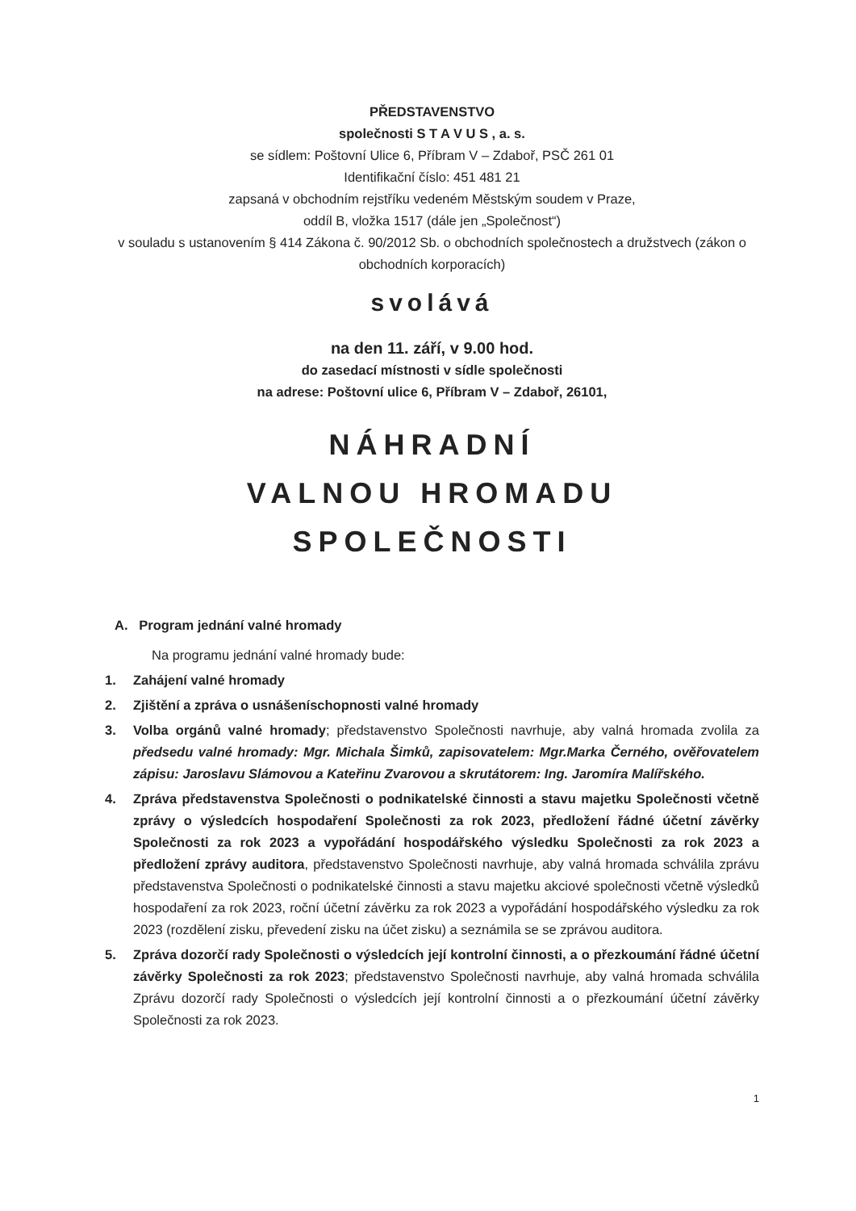PŘEDSTAVENSTVO
společnosti S T A V U S , a. s.
se sídlem: Poštovní Ulice 6, Příbram V – Zdaboř, PSČ 261 01
Identifikační číslo: 451 481 21
zapsaná v obchodním rejstříku vedeném Městským soudem v Praze,
oddíl B, vložka 1517 (dále jen „Společnost“)
v souladu s ustanovením § 414 Zákona č. 90/2012 Sb. o obchodních společnostech a družstvech (zákon o obchodních korporacích)
svolává
na den 11. září, v 9.00 hod.
do zasedací místnosti v sídle společnosti
na adrese: Poštovní ulice 6, Příbram V – Zdaboř, 26101,
NÁHRADNÍ
VALNOU HROMADU
SPOLEČNOSTI
A. Program jednání valné hromady
Na programu jednání valné hromady bude:
1. Zahájení valné hromady
2. Zjištění a zpráva o usnášeníschopnosti valné hromady
3. Volba orgánů valné hromady; představenstvo Společnosti navrhuje, aby valná hromada zvolila za předsedu valné hromady: Mgr. Michala Šimků, zapisovatelem: Mgr.Marka Černého, ověřovatelem zápisu: Jaroslavu Slámovou a Kateřinu Zvarovou a skrutátorem: Ing. Jaromíra Malířského.
4. Zpráva představenstva Společnosti o podnikatelské činnosti a stavu majetku Společnosti včetně zprávy o výsledcích hospodaření Společnosti za rok 2023, předložení řádné účetní závěrky Společnosti za rok 2023 a vypořádání hospodářského výsledku Společnosti za rok 2023 a předložení zprávy auditora, představenstvo Společnosti navrhuje, aby valná hromada schválila zprávu představenstva Společnosti o podnikatelské činnosti a stavu majetku akciové společnosti včetně výsledků hospodaření za rok 2023, roční účetní závěrku za rok 2023 a vypořádání hospodářského výsledku za rok 2023 (rozdělení zisku, převedení zisku na účet zisku) a seznámila se se zprávou auditora.
5. Zpráva dozorčí rady Společnosti o výsledcích její kontrolní činnosti, a o přezkoumání řádné účetní závěrky Společnosti za rok 2023; představenstvo Společnosti navrhuje, aby valná hromada schválila Zprávu dozorčí rady Společnosti o výsledcích její kontrolní činnosti a o přezkoumání účetní závěrky Společnosti za rok 2023.
1